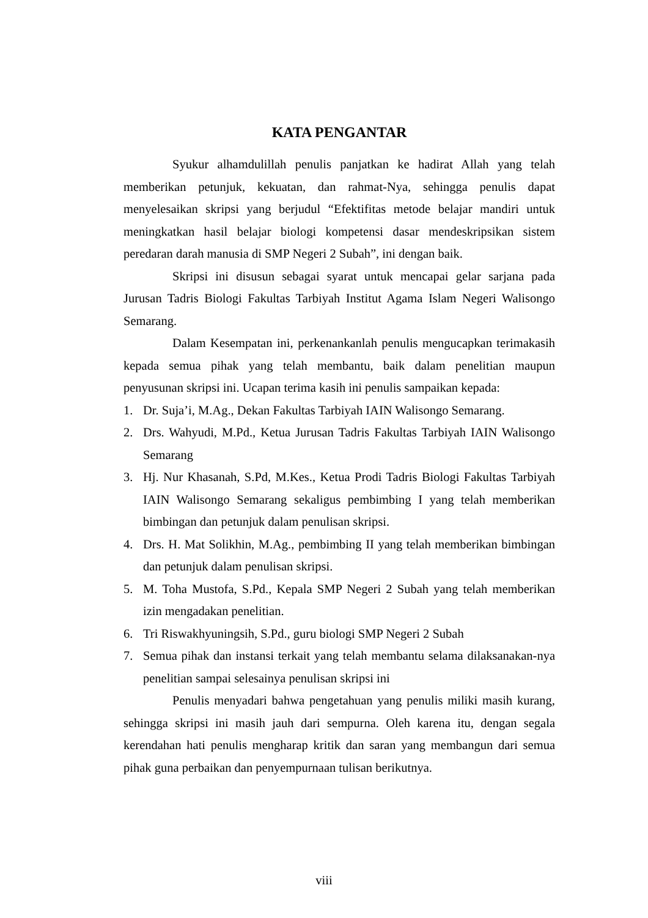KATA PENGANTAR
Syukur alhamdulillah penulis panjatkan ke hadirat Allah yang telah memberikan petunjuk, kekuatan, dan rahmat-Nya, sehingga penulis dapat menyelesaikan skripsi yang berjudul “Efektifitas metode belajar mandiri untuk meningkatkan hasil belajar biologi kompetensi dasar mendeskripsikan sistem peredaran darah manusia di SMP Negeri 2 Subah”, ini dengan baik.
Skripsi ini disusun sebagai syarat untuk mencapai gelar sarjana pada Jurusan Tadris Biologi Fakultas Tarbiyah Institut Agama Islam Negeri Walisongo Semarang.
Dalam Kesempatan ini, perkenankanlah penulis mengucapkan terimakasih kepada semua pihak yang telah membantu, baik dalam penelitian maupun penyusunan skripsi ini. Ucapan terima kasih ini penulis sampaikan kepada:
1. Dr. Suja’i, M.Ag., Dekan Fakultas Tarbiyah IAIN Walisongo Semarang.
2. Drs. Wahyudi, M.Pd., Ketua Jurusan Tadris Fakultas Tarbiyah IAIN Walisongo Semarang
3. Hj. Nur Khasanah, S.Pd, M.Kes., Ketua Prodi Tadris Biologi Fakultas Tarbiyah IAIN Walisongo Semarang sekaligus pembimbing I yang telah memberikan bimbingan dan petunjuk dalam penulisan skripsi.
4. Drs. H. Mat Solikhin, M.Ag., pembimbing II yang telah memberikan bimbingan dan petunjuk dalam penulisan skripsi.
5. M. Toha Mustofa, S.Pd., Kepala SMP Negeri 2 Subah yang telah memberikan izin mengadakan penelitian.
6. Tri Riswakhyuningsih, S.Pd., guru biologi SMP Negeri 2 Subah
7. Semua pihak dan instansi terkait yang telah membantu selama dilaksanakan-nya penelitian sampai selesainya penulisan skripsi ini
Penulis menyadari bahwa pengetahuan yang penulis miliki masih kurang, sehingga skripsi ini masih jauh dari sempurna. Oleh karena itu, dengan segala kerendahan hati penulis mengharap kritik dan saran yang membangun dari semua pihak guna perbaikan dan penyempurnaan tulisan berikutnya.
viii